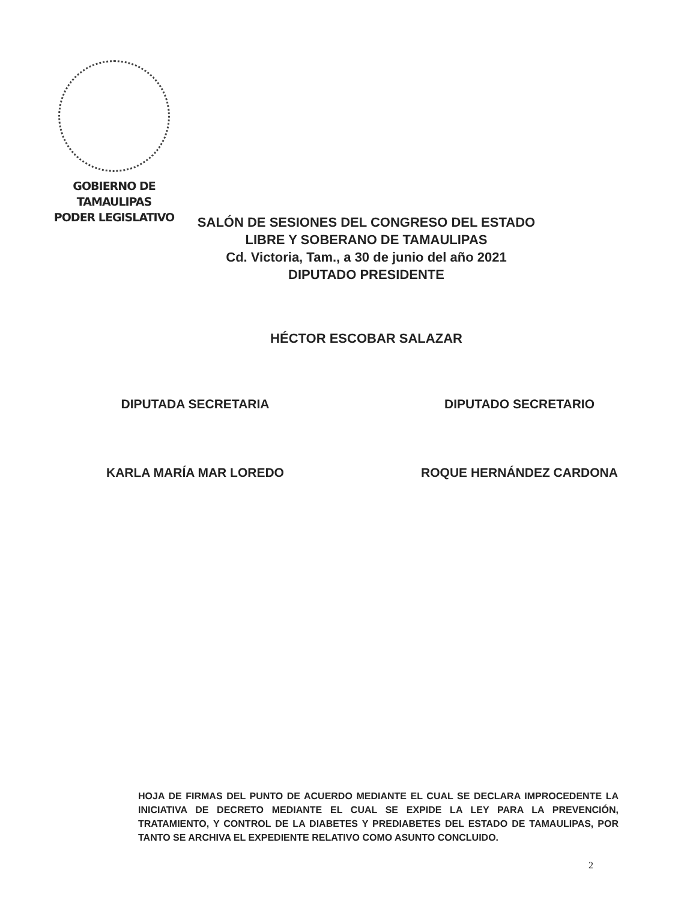GOBIERNO DE TAMAULIPAS
PODER LEGISLATIVO
SALÓN DE SESIONES DEL CONGRESO DEL ESTADO
LIBRE Y SOBERANO DE TAMAULIPAS
Cd. Victoria, Tam., a 30 de junio del año 2021
DIPUTADO PRESIDENTE
HÉCTOR ESCOBAR SALAZAR
DIPUTADA SECRETARIA
KARLA MARÍA MAR LOREDO
DIPUTADO SECRETARIO
ROQUE HERNÁNDEZ CARDONA
HOJA DE FIRMAS DEL PUNTO DE ACUERDO MEDIANTE EL CUAL SE DECLARA IMPROCEDENTE LA INICIATIVA DE DECRETO MEDIANTE EL CUAL SE EXPIDE LA LEY PARA LA PREVENCIÓN, TRATAMIENTO, Y CONTROL DE LA DIABETES Y PREDIABETES DEL ESTADO DE TAMAULIPAS, POR TANTO SE ARCHIVA EL EXPEDIENTE RELATIVO COMO ASUNTO CONCLUIDO.
2